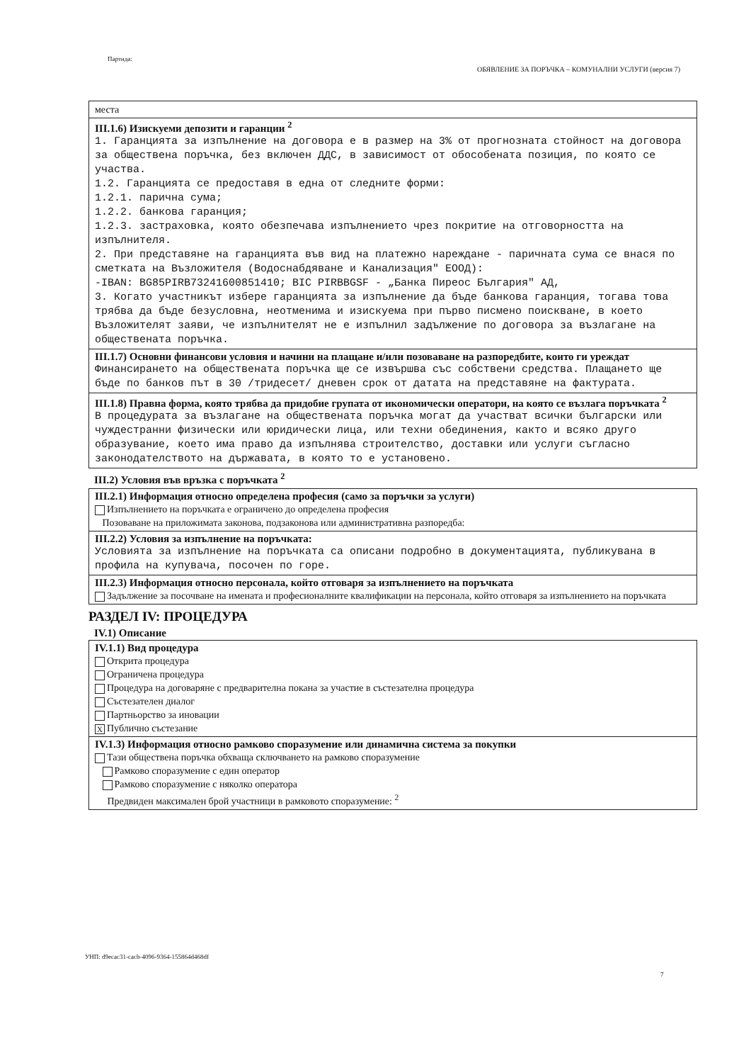Партида:
ОБЯВЛЕНИЕ ЗА ПОРЪЧКА – КОМУНАЛНИ УСЛУГИ (версия 7)
места
III.1.6) Изискуеми депозити и гаранции <sup>2</sup>
1. Гаранцията за изпълнение на договора е в размер на 3% от прогнозната стойност на договора за обществена поръчка, без включен ДДС, в зависимост от обособената позиция, по която се участва.
1.2. Гаранцията се предоставя в една от следните форми:
1.2.1. парична сума;
1.2.2. банкова гаранция;
1.2.3. застраховка, която обезпечава изпълнението чрез покритие на отговорността на изпълнителя.
2. При представяне на гаранцията във вид на платежно нареждане - паричната сума се внася по сметката на Възложителя (Водоснабдяване и Канализация" ЕООД):
-IBAN: BG85PIRB73241600851410; BIC PIRBBGSF - „Банка Пиреос България" АД,
3. Когато участникът избере гаранцията за изпълнение да бъде банкова гаранция, тогава това трябва да бъде безусловна, неотменима и изискуема при първо писмено поискване, в което Възложителят заяви, че изпълнителят не е изпълнил задължение по договора за възлагане на обществената поръчка.
III.1.7) Основни финансови условия и начини на плащане и/или позоваване на разпоредбите, които ги уреждат
Финансирането на обществената поръчка ще се извършва със собствени средства. Плащането ще бъде по банков път в 30 /тридесет/ дневен срок от датата на представяне на фактурата.
III.1.8) Правна форма, която трябва да придобие групата от икономически оператори, на която се възлага поръчката <sup>2</sup>
В процедурата за възлагане на обществената поръчка могат да участват всички български или чуждестранни физически или юридически лица, или техни обединения, както и всяко друго образувание, което има право да изпълнява строителство, доставки или услуги съгласно законодателството на държавата, в която то е установено.
III.2) Условия във връзка с поръчката <sup>2</sup>
III.2.1) Информация относно определена професия (само за поръчки за услуги)
Изпълнението на поръчката е ограничено до определена професия
Позоваване на приложимата законова, подзаконова или административна разпоредба:
III.2.2) Условия за изпълнение на поръчката:
Условията за изпълнение на поръчката са описани подробно в документацията, публикувана в профила на купувача, посочен по горе.
III.2.3) Информация относно персонала, който отговаря за изпълнението на поръчката
Задължение за посочване на имената и професионалните квалификации на персонала, който отговаря за изпълнението на поръчката
РАЗДЕЛ IV: ПРОЦЕДУРА
IV.1) Описание
IV.1.1) Вид процедура
Открита процедура
Ограничена процедура
Процедура на договаряне с предварителна покана за участие в състезателна процедура
Състезателен диалог
Партньорство за иновации
X Публично състезание
IV.1.3) Информация относно рамково споразумение или динамична система за покупки
Тази обществена поръчка обхваща сключването на рамково споразумение
Рамково споразумение с един оператор
Рамково споразумение с няколко оператора
Предвиден максимален брой участници в рамковото споразумение: <sup>2</sup>
УНП: d9ecac31-cacb-4096-9364-155864d468df
7